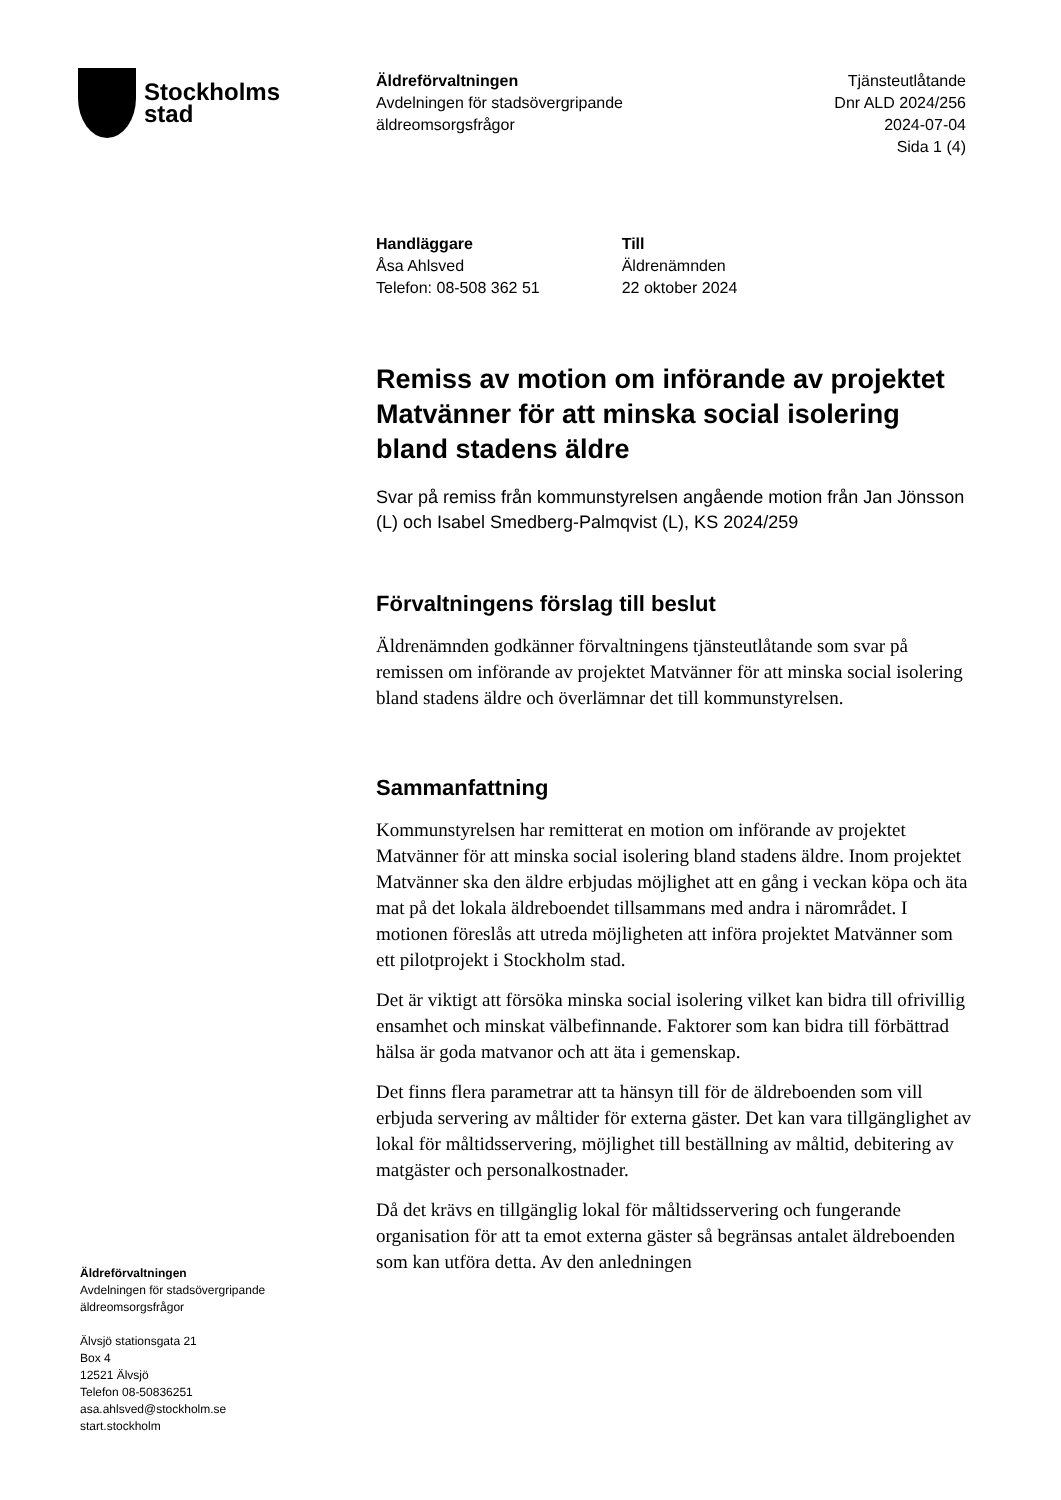Stockholms
stad
Äldreförvaltningen
Avdelningen för stadsövergripande
äldreomsorgsfrågor
Tjänsteutlåtande
Dnr ALD 2024/256
2024-07-04
Sida 1 (4)
Handläggare
Åsa Ahlsved
Telefon: 08-508 362 51
Till
Äldrenämnden
22 oktober 2024
Remiss av motion om införande av projektet Matvänner för att minska social isolering bland stadens äldre
Svar på remiss från kommunstyrelsen angående motion från Jan Jönsson (L) och Isabel Smedberg-Palmqvist (L), KS 2024/259
Förvaltningens förslag till beslut
Äldrenämnden godkänner förvaltningens tjänsteutlåtande som svar på remissen om införande av projektet Matvänner för att minska social isolering bland stadens äldre och överlämnar det till kommunstyrelsen.
Sammanfattning
Kommunstyrelsen har remitterat en motion om införande av projektet Matvänner för att minska social isolering bland stadens äldre. Inom projektet Matvänner ska den äldre erbjudas möjlighet att en gång i veckan köpa och äta mat på det lokala äldreboendet tillsammans med andra i närområdet. I motionen föreslås att utreda möjligheten att införa projektet Matvänner som ett pilotprojekt i Stockholm stad.
Det är viktigt att försöka minska social isolering vilket kan bidra till ofrivillig ensamhet och minskat välbefinnande. Faktorer som kan bidra till förbättrad hälsa är goda matvanor och att äta i gemenskap.
Det finns flera parametrar att ta hänsyn till för de äldreboenden som vill erbjuda servering av måltider för externa gäster. Det kan vara tillgänglighet av lokal för måltidsservering, möjlighet till beställning av måltid, debitering av matgäster och personalkostnader.
Då det krävs en tillgänglig lokal för måltidsservering och fungerande organisation för att ta emot externa gäster så begränsas antalet äldreboenden som kan utföra detta. Av den anledningen
Äldreförvaltningen
Avdelningen för stadsövergripande
äldreomsorgsfrågor
Älvsjö stationsgata 21
Box 4
12521 Älvsjö
Telefon 08-50836251
asa.ahlsved@stockholm.se
start.stockholm